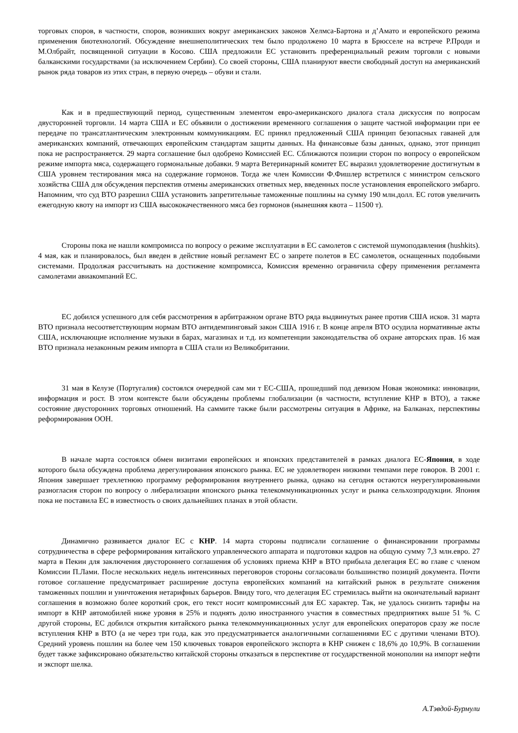торговых споров, в частности, споров, возникших вокруг американских законов Хелмса-Бартона и д’Амато и европейского режима применения биотехнологий. Обсуждение внешнеполитических тем было продолжено 10 марта в Брюсселе на встрече Р.Проди и М.Олбрайт, посвященной ситуации в Косово. США предложили ЕС установить преференциальный режим торговли с новыми балканскими государствами (за исключением Сербии). Со своей стороны, США планируют ввести свободный доступ на американский рынок ряда товаров из этих стран, в первую очередь – обуви и стали.
Как и в предшествующий период, существенным элементом евро-американского диалога стала дискуссия по вопросам двусторонней торговли. 14 марта США и ЕС объявили о достижении временного соглашения о защите частной информации при ее передаче по трансатлантическим электронным коммуникациям. ЕС принял предложенный США принцип безопасных гаваней для американских компаний, отвечающих европейским стандартам защиты данных. На финансовые базы данных, однако, этот принцип пока не распространяется. 29 марта соглашение был одобрено Комиссией ЕС. Сближаются позиции сторон по вопросу о европейском режиме импорта мяса, содержащего гормональные добавки. 9 марта Ветеринарный комитет ЕС выразил удовлетворение достигнутым в США уровнем тестирования мяса на содержание гормонов. Тогда же член Комиссии Ф.Фишлер встретился с министром сельского хозяйства США для обсуждения перспектив отмены американских ответных мер, введенных после установления европейского эмбарго. Напомним, что суд ВТО разрешил США установить запретительные таможенные пошлины на сумму 190 млн.долл. ЕС готов увеличить ежегодную квоту на импорт из США высококачественного мяса без гормонов (нынешняя квота – 11500 т).
Стороны пока не нашли компромисса по вопросу о режиме эксплуатации в ЕС самолетов с системой шумоподавления (hushkits). 4 мая, как и планировалось, был введен в действие новый регламент ЕС о запрете полетов в ЕС самолетов, оснащенных подобными системами. Продолжая рассчитывать на достижение компромисса, Комиссия временно ограничила сферу применения регламента самолетами авиакомпаний ЕС.
ЕС добился успешного для себя рассмотрения в арбитражном органе ВТО ряда выдвинутых ранее против США исков. 31 марта ВТО признала несоответствующим нормам ВТО антидемпинговый закон США 1916 г. В конце апреля ВТО осудила нормативные акты США, исключающие исполнение музыки в барах, магазинах и т.д. из компетенции законодательства об охране авторских прав. 16 мая ВТО признала незаконным режим импорта в США стали из Великобритании.
31 мая в Келузе (Португалия) состоялся очередной сам ми т ЕС-США, прошедший под девизом Новая экономика: инновации, информация и рост. В этом контексте были обсуждены проблемы глобализации (в частности, вступление КНР в ВТО), а также состояние двусторонних торговых отношений. На саммите также были рассмотрены ситуация в Африке, на Балканах, перспективы реформирования ООН.
В начале марта состоялся обмен визитами европейских и японских представителей в рамках диалога ЕС-Япония, в ходе которого была обсуждена проблема дерегулирования японского рынка. ЕС не удовлетворен низкими темпами пере говоров. В 2001 г. Япония завершает трехлетнюю программу реформирования внутреннего рынка, однако на сегодня остаются неурегулированными разногласия сторон по вопросу о либерализации японского рынка телекоммуникационных услуг и рынка сельхозпродукции. Япония пока не поставила ЕС в известность о своих дальнейших планах в этой области.
Динамично развивается диалог ЕС с КНР. 14 марта стороны подписали соглашение о финансировании программы сотрудничества в сфере реформирования китайского управленческого аппарата и подготовки кадров на общую сумму 7,3 млн.евро. 27 марта в Пекин для заключения двустороннего соглашения об условиях приема КНР в ВТО прибыла делегация ЕС во главе с членом Комиссии П.Лами. После нескольких недель интенсивных переговоров стороны согласовали большинство позиций документа. Почти готовое соглашение предусматривает расширение доступа европейских компаний на китайский рынок в результате снижения таможенных пошлин и уничтожения нетарифных барьеров. Ввиду того, что делегация ЕС стремилась выйти на окончательный вариант соглашения в возможно более короткий срок, его текст носит компромиссный для ЕС характер. Так, не удалось снизить тарифы на импорт в КНР автомобилей ниже уровня в 25% и поднять долю иностранного участия в совместных предприятиях выше 51 %. С другой стороны, ЕС добился открытия китайского рынка телекоммуникационных услуг для европейских операторов сразу же после вступления КНР в ВТО (а не через три года, как это предусматривается аналогичными соглашениями ЕС с другими членами ВТО). Средний уровень пошлин на более чем 150 ключевых товаров европейского экспорта в КНР снижен с 18,6% до 10,9%. В соглашении будет также зафиксировано обязательство китайской стороны отказаться в перспективе от государственной монополии на импорт нефти и экспорт шелка.
А.Тэвдой-Бурмули